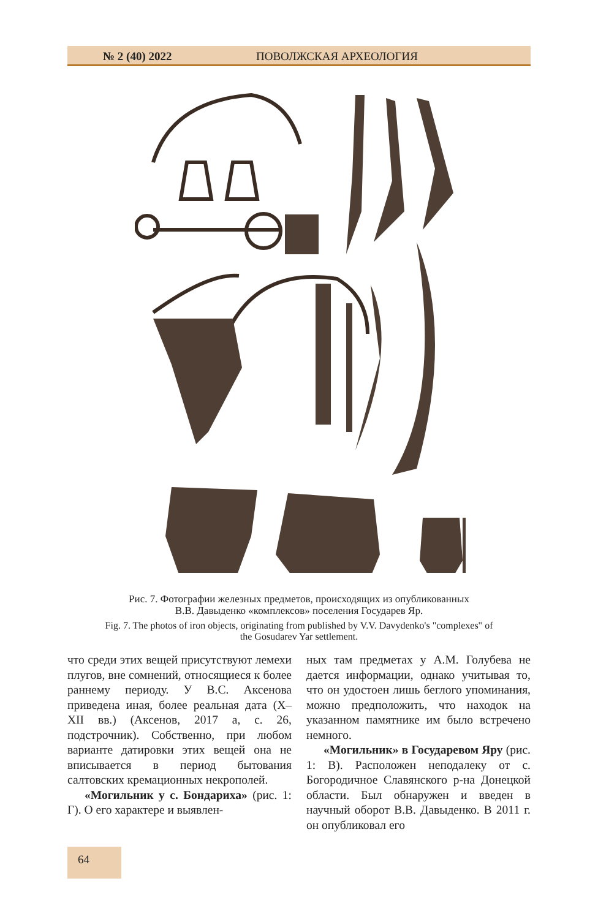№ 2 (40) 2022 ПОВОЛЖСКАЯ АРХЕОЛОГИЯ
Рис. 7. Фотографии железных предметов, происходящих из опубликованных
В.В. Давыденко «комплексов» поселения Государев Яр.
Fig. 7. The photos of iron objects, originating from published by V.V. Davydenko's "complexes" of
the Gosudarev Yar settlement.
что среди этих вещей присутствуют лемехи плугов, вне сомнений, относящиеся к более раннему периоду. У В.С. Аксенова приведена иная, более реальная дата (X–XII вв.) (Аксенов, 2017 а, с. 26, подстрочник). Собственно, при любом варианте датировки этих вещей она не вписывается в период бытования салтовских кремационных некрополей.
«Могильник у с. Бондариха» (рис. 1: Г). О его характере и выявлен-
ных там предметах у А.М. Голубева не дается информации, однако учитывая то, что он удостоен лишь беглого упоминания, можно предположить, что находок на указанном памятнике им было встречено немного.
«Могильник» в Государевом Яру (рис. 1: В). Расположен неподалеку от с. Богородичное Славянского р-на Донецкой области. Был обнаружен и введен в научный оборот В.В. Давыденко. В 2011 г. он опубликовал его
64